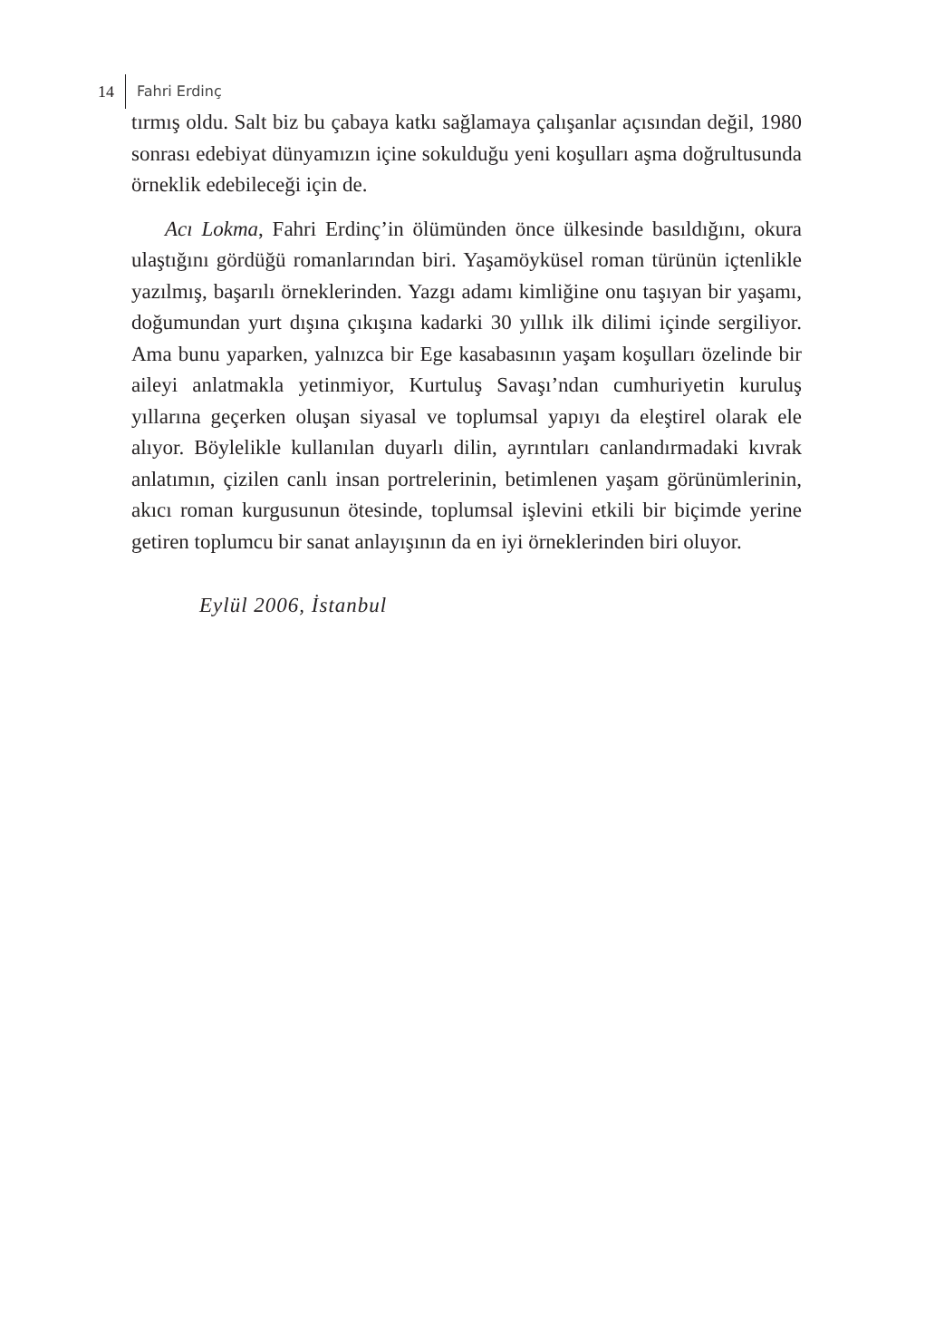14 Fahri Erdinç
tırmış oldu. Salt biz bu çabaya katkı sağlamaya çalışanlar açısından değil, 1980 sonrası edebiyat dünyamızın içine sokulduğu yeni koşulları aşma doğrultusunda örneklik edebileceği için de.
Acı Lokma, Fahri Erdinç’in ölümünden önce ülkesinde basıldığını, okura ulaştığını gördüğü romanlarından biri. Yaşamöyküsel roman türünün içtenlikle yazılmış, başarılı örneklerinden. Yazgı adamı kimliğine onu taşıyan bir yaşamı, doğumundan yurt dışına çıkışına kadarki 30 yıllık ilk dilimi içinde sergiliyor. Ama bunu yaparken, yalnızca bir Ege kasabasının yaşam koşulları özelinde bir aileyi anlatmakla yetinmiyor, Kurtuluş Savaşı’ndan cumhuriyetin kuruluş yıllarına geçerken oluşan siyasal ve toplumsal yapıyı da eleştirel olarak ele alıyor. Böylelikle kullanılan duyarlı dilin, ayrıntıları canlandırmadaki kıvrak anlatımın, çizilen canlı insan portrelerinin, betimlenen yaşam görünümlerinin, akıcı roman kurgusunun ötesinde, toplumsal işlevini etkili bir biçimde yerine getiren toplumcu bir sanat anlayışının da en iyi örneklerinden biri oluyor.
Eylül 2006, İstanbul